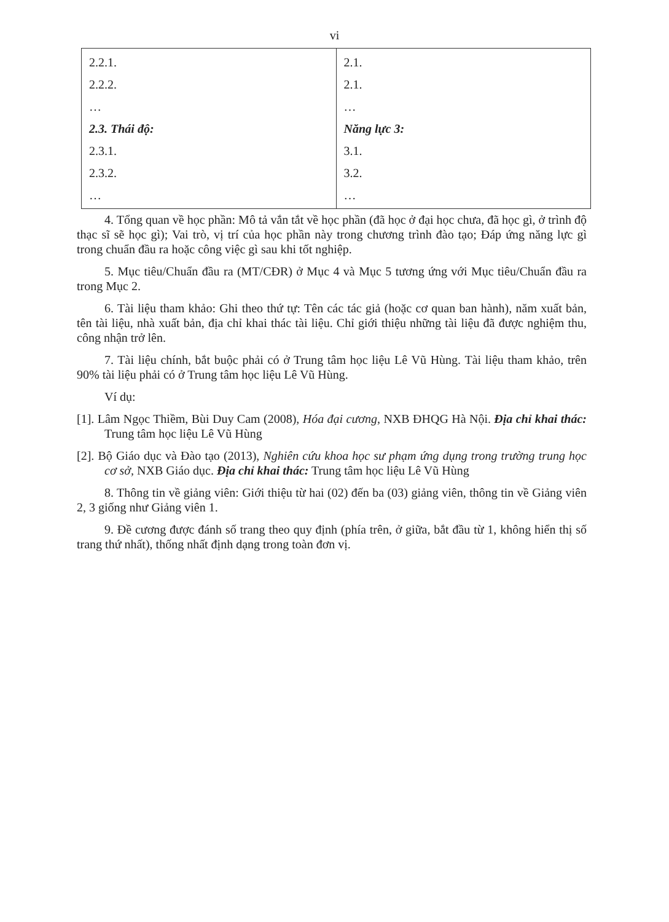vi
| 2.2.1. 2.2.2. … 2.3. Thái độ: 2.3.1. 2.3.2. … | 2.1. 2.1. … Năng lực 3: 3.1. 3.2. … |
4. Tổng quan về học phần: Mô tả vắn tắt về học phần (đã học ở đại học chưa, đã học gì, ở trình độ thạc sĩ sẽ học gì); Vai trò, vị trí của học phần này trong chương trình đào tạo; Đáp ứng năng lực gì trong chuẩn đầu ra hoặc công việc gì sau khi tốt nghiệp.
5. Mục tiêu/Chuẩn đầu ra (MT/CĐR) ở Mục 4 và Mục 5 tương ứng với Mục tiêu/Chuẩn đầu ra trong Mục 2.
6. Tài liệu tham khảo: Ghi theo thứ tự: Tên các tác giả (hoặc cơ quan ban hành), năm xuất bản, tên tài liệu, nhà xuất bản, địa chỉ khai thác tài liệu. Chỉ giới thiệu những tài liệu đã được nghiệm thu, công nhận trở lên.
7. Tài liệu chính, bắt buộc phải có ở Trung tâm học liệu Lê Vũ Hùng. Tài liệu tham khảo, trên 90% tài liệu phải có ở Trung tâm học liệu Lê Vũ Hùng.
Ví dụ:
[1]. Lâm Ngọc Thiềm, Bùi Duy Cam (2008), Hóa đại cương, NXB ĐHQG Hà Nội. Địa chỉ khai thác: Trung tâm học liệu Lê Vũ Hùng
[2]. Bộ Giáo dục và Đào tạo (2013), Nghiên cứu khoa học sư phạm ứng dụng trong trường trung học cơ sở, NXB Giáo dục. Địa chỉ khai thác: Trung tâm học liệu Lê Vũ Hùng
8. Thông tin về giảng viên: Giới thiệu từ hai (02) đến ba (03) giảng viên, thông tin về Giảng viên 2, 3 giống như Giảng viên 1.
9. Đề cương được đánh số trang theo quy định (phía trên, ở giữa, bắt đầu từ 1, không hiển thị số trang thứ nhất), thống nhất định dạng trong toàn đơn vị.